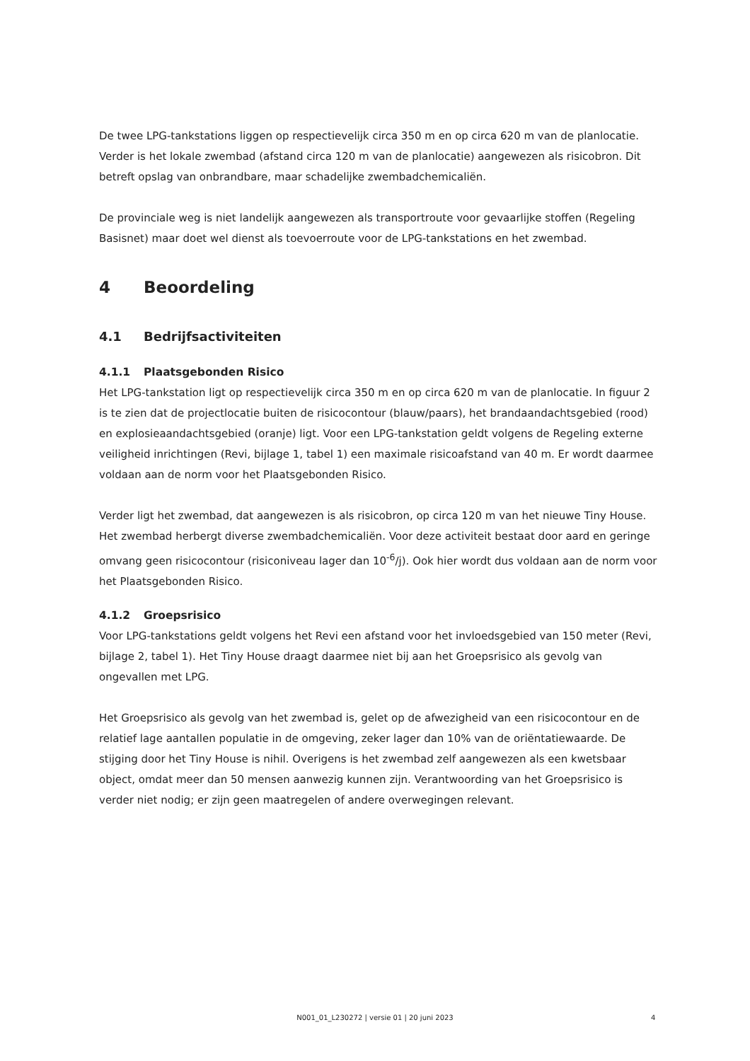De twee LPG-tankstations liggen op respectievelijk circa 350 m en op circa 620 m van de planlocatie. Verder is het lokale zwembad (afstand circa 120 m van de planlocatie) aangewezen als risicobron. Dit betreft opslag van onbrandbare, maar schadelijke zwembadchemicaliën.
De provinciale weg is niet landelijk aangewezen als transportroute voor gevaarlijke stoffen (Regeling Basisnet) maar doet wel dienst als toevoerroute voor de LPG-tankstations en het zwembad.
4 Beoordeling
4.1 Bedrijfsactiviteiten
4.1.1 Plaatsgebonden Risico
Het LPG-tankstation ligt op respectievelijk circa 350 m en op circa 620 m van de planlocatie. In figuur 2 is te zien dat de projectlocatie buiten de risicocontour (blauw/paars), het brandaandachtsgebied (rood) en explosieaandachtsgebied (oranje) ligt. Voor een LPG-tankstation geldt volgens de Regeling externe veiligheid inrichtingen (Revi, bijlage 1, tabel 1) een maximale risicoafstand van 40 m. Er wordt daarmee voldaan aan de norm voor het Plaatsgebonden Risico.
Verder ligt het zwembad, dat aangewezen is als risicobron, op circa 120 m van het nieuwe Tiny House. Het zwembad herbergt diverse zwembadchemicaliën. Voor deze activiteit bestaat door aard en geringe omvang geen risicocontour (risiconiveau lager dan 10<sup>-6</sup>/j). Ook hier wordt dus voldaan aan de norm voor het Plaatsgebonden Risico.
4.1.2 Groepsrisico
Voor LPG-tankstations geldt volgens het Revi een afstand voor het invloedsgebied van 150 meter (Revi, bijlage 2, tabel 1). Het Tiny House draagt daarmee niet bij aan het Groepsrisico als gevolg van ongevallen met LPG.
Het Groepsrisico als gevolg van het zwembad is, gelet op de afwezigheid van een risicocontour en de relatief lage aantallen populatie in de omgeving, zeker lager dan 10% van de oriëntatiewaarde. De stijging door het Tiny House is nihil. Overigens is het zwembad zelf aangewezen als een kwetsbaar object, omdat meer dan 50 mensen aanwezig kunnen zijn. Verantwoording van het Groepsrisico is verder niet nodig; er zijn geen maatregelen of andere overwegingen relevant.
N001_01_L230272 | versie 01 | 20 juni 2023 4